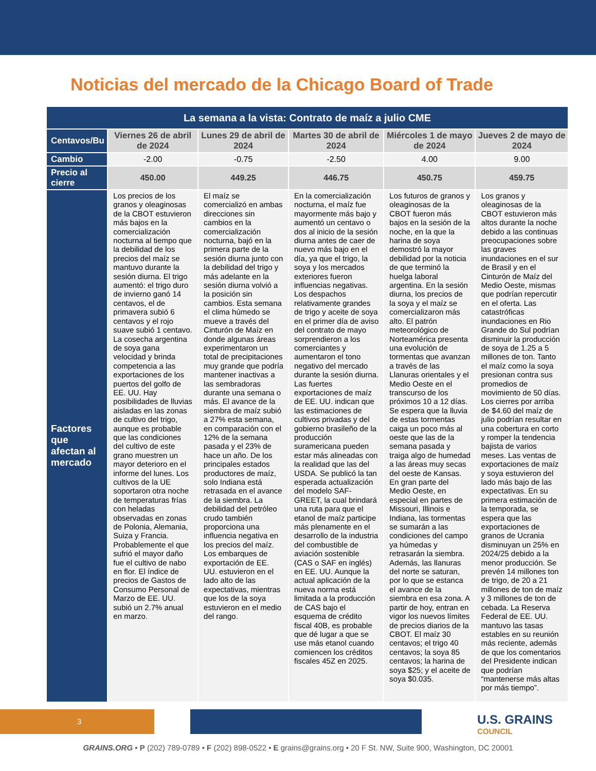Noticias del mercado de la Chicago Board of Trade
| La semana a la vista: Contrato de maíz a julio CME | | | | | |
| --- | --- | --- | --- | --- | --- |
| Centavos/Bu | Viernes 26 de abril de 2024 | Lunes 29 de abril de 2024 | Martes 30 de abril de 2024 | Miércoles 1 de mayo de 2024 | Jueves 2 de mayo de 2024 |
| Cambio | -2.00 | -0.75 | -2.50 | 4.00 | 9.00 |
| Precio al cierre | 450.00 | 449.25 | 446.75 | 450.75 | 459.75 |
| Factores que afectan al mercado | Los precios de los granos y oleaginosas de la CBOT estuvieron más bajos en la comercialización nocturna al tiempo que la debilidad de los precios del maíz se mantuvo durante la sesión diurna. El trigo aumentó: el trigo duro de invierno ganó 14 centavos, el de primavera subió 6 centavos y el rojo suave subió 1 centavo. La cosecha argentina de soya gana velocidad y brinda competencia a las exportaciones de los puertos del golfo de EE. UU. Hay posibilidades de lluvias aisladas en las zonas de cultivo del trigo, aunque es probable que las condiciones del cultivo de este grano muestren un mayor deterioro en el informe del lunes. Los cultivos de la UE soportaron otra noche de temperaturas frías con heladas observadas en zonas de Polonia, Alemania, Suiza y Francia. Probablemente el que sufrió el mayor daño fue el cultivo de nabo en flor. El índice de precios de Gastos de Consumo Personal de Marzo de EE. UU. subió un 2.7% anual en marzo. | El maíz se comercializó en ambas direcciones sin cambios en la comercialización nocturna, bajó en la primera parte de la sesión diurna junto con la debilidad del trigo y más adelante en la sesión diurna volvió a la posición sin cambios. Esta semana el clima húmedo se mueve a través del Cinturón de Maíz en donde algunas áreas experimentaron un total de precipitaciones muy grande que podría mantener inactivas a las sembradoras durante una semana o más. El avance de la siembra de maíz subió a 27% esta semana, en comparación con el 12% de la semana pasada y el 23% de hace un año. De los principales estados productores de maíz, solo Indiana está retrasada en el avance de la siembra. La debilidad del petróleo crudo también proporciona una influencia negativa en los precios del maíz. Los embarques de exportación de EE. UU. estuvieron en el lado alto de las expectativas, mientras que los de la soya estuvieron en el medio del rango. | En la comercialización nocturna, el maíz fue mayormente más bajo y aumentó un centavo o dos al inicio de la sesión diurna antes de caer de nuevo más bajo en el día, ya que el trigo, la soya y los mercados exteriores fueron influencias negativas. Los despachos relativamente grandes de trigo y aceite de soya en el primer día de aviso del contrato de mayo sorprendieron a los comerciantes y aumentaron el tono negativo del mercado durante la sesión diurna. Las fuertes exportaciones de maíz de EE. UU. indican que las estimaciones de cultivos privadas y del gobierno brasileño de la producción suramericana pueden estar más alineadas con la realidad que las del USDA. Se publicó la tan esperada actualización del modelo SAF-GREET, la cual brindará una ruta para que el etanol de maíz participe más plenamente en el desarrollo de la industria del combustible de aviación sostenible (CAS o SAF en inglés) en EE. UU. Aunque la actual aplicación de la nueva norma está limitada a la producción de CAS bajo el esquema de crédito fiscal 40B, es probable que dé lugar a que se use más etanol cuando comiencen los créditos fiscales 45Z en 2025. | Los futuros de granos y oleaginosas de la CBOT fueron más bajos en la sesión de la noche, en la que la harina de soya demostró la mayor debilidad por la noticia de que terminó la huelga laboral argentina. En la sesión diurna, los precios de la soya y el maíz se comercializaron más alto. El patrón meteorológico de Norteamérica presenta una evolución de tormentas que avanzan a través de las Llanuras orientales y el Medio Oeste en el transcurso de los próximos 10 a 12 días. Se espera que la lluvia de estas tormentas caiga un poco más al oeste que las de la semana pasada y traiga algo de humedad a las áreas muy secas del oeste de Kansas. En gran parte del Medio Oeste, en especial en partes de Missouri, Illinois e Indiana, las tormentas se sumarán a las condiciones del campo ya húmedas y retrasarán la siembra. Además, las llanuras del norte se saturan, por lo que se estanca el avance de la siembra en esa zona. A partir de hoy, entran en vigor los nuevos límites de precios diarios de la CBOT. El maíz 30 centavos; el trigo 40 centavos; la soya 85 centavos; la harina de soya $25; y el aceite de soya $0.035. | Los granos y oleaginosas de la CBOT estuvieron más altos durante la noche debido a las continuas preocupaciones sobre las graves inundaciones en el sur de Brasil y en el Cinturón de Maíz del Medio Oeste, mismas que podrían repercutir en el oferta. Las catastróficas inundaciones en Rio Grande do Sul podrían disminuir la producción de soya de 1.25 a 5 millones de ton. Tanto el maíz como la soya presionan contra sus promedios de movimiento de 50 días. Los cierres por arriba de $4.60 del maíz de julio podrían resultar en una cobertura en corto y romper la tendencia bajista de varios meses. Las ventas de exportaciones de maíz y soya estuvieron del lado más bajo de las expectativas. En su primera estimación de la temporada, se espera que las exportaciones de granos de Ucrania disminuyan un 25% en 2024/25 debido a la menor producción. Se prevén 14 millones ton de trigo, de 20 a 21 millones de ton de maíz y 3 millones de ton de cebada. La Reserva Federal de EE. UU. mantuvo las tasas estables en su reunión más reciente, además de que los comentarios del Presidente indican que podrían “mantenerse más altas por más tiempo”. |
3 U.S. GRAINS
COUNCIL
GRAINS.ORG • P (202) 789-0789 • F (202) 898-0522 • E grains@grains.org • 20 F St. NW, Suite 900, Washington, DC 20001